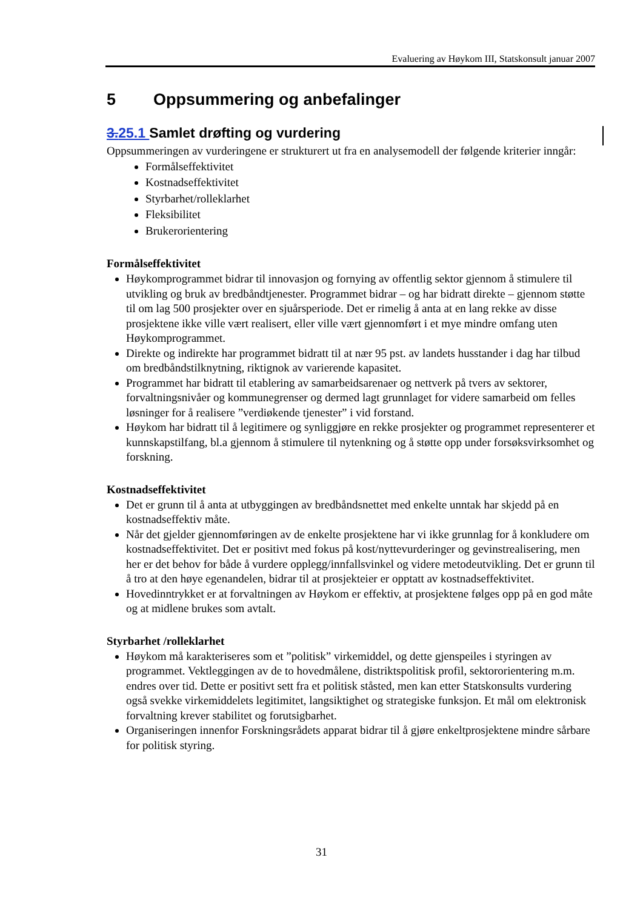Evaluering av Høykom III, Statskonsult januar 2007
5 Oppsummering og anbefalinger
3.25.1 Samlet drøfting og vurdering
Oppsummeringen av vurderingene er strukturert ut fra en analysemodell der følgende kriterier inngår:
Formålseffektivitet
Kostnadseffektivitet
Styrbarhet/rolleklarhet
Fleksibilitet
Brukerorientering
Formålseffektivitet
Høykomprogrammet bidrar til innovasjon og fornying av offentlig sektor gjennom å stimulere til utvikling og bruk av bredbåndtjenester. Programmet bidrar – og har bidratt direkte – gjennom støtte til om lag 500 prosjekter over en sjuårsperiode. Det er rimelig å anta at en lang rekke av disse prosjektene ikke ville vært realisert, eller ville vært gjennomført i et mye mindre omfang uten Høykomprogrammet.
Direkte og indirekte har programmet bidratt til at nær 95 pst. av landets husstander i dag har tilbud om bredbåndstilknytning, riktignok av varierende kapasitet.
Programmet har bidratt til etablering av samarbeidsarenaer og nettverk på tvers av sektorer, forvaltningsnivåer og kommunegrenser og dermed lagt grunnlaget for videre samarbeid om felles løsninger for å realisere ”verdiøkende tjenester” i vid forstand.
Høykom har bidratt til å legitimere og synliggjøre en rekke prosjekter og programmet representerer et kunnskapstilfang, bl.a gjennom å stimulere til nytenkning og å støtte opp under forsøksvirksomhet og forskning.
Kostnadseffektivitet
Det er grunn til å anta at utbyggingen av bredbåndsnettet med enkelte unntak har skjedd på en kostnadseffektiv måte.
Når det gjelder gjennomføringen av de enkelte prosjektene har vi ikke grunnlag for å konkludere om kostnadseffektivitet. Det er positivt med fokus på kost/nyttevurderinger og gevinstrealisering, men her er det behov for både å vurdere opplegg/innfallsvinkel og videre metodeutvikling. Det er grunn til å tro at den høye egenandelen, bidrar til at prosjekteier er opptatt av kostnadseffektivitet.
Hovedinntrykket er at forvaltningen av Høykom er effektiv, at prosjektene følges opp på en god måte og at midlene brukes som avtalt.
Styrbarhet /rolleklarhet
Høykom må karakteriseres som et ”politisk” virkemiddel, og dette gjenspeiles i styringen av programmet. Vektleggingen av de to hovedmålene, distriktspolitisk profil, sektororientering m.m. endres over tid. Dette er positivt sett fra et politisk ståsted, men kan etter Statskonsults vurdering også svekke virkemiddelets legitimitet, langsiktighet og strategiske funksjon. Et mål om elektronisk forvaltning krever stabilitet og forutsigbarhet.
Organiseringen innenfor Forskningsrådets apparat bidrar til å gjøre enkeltprosjektene mindre sårbare for politisk styring.
31